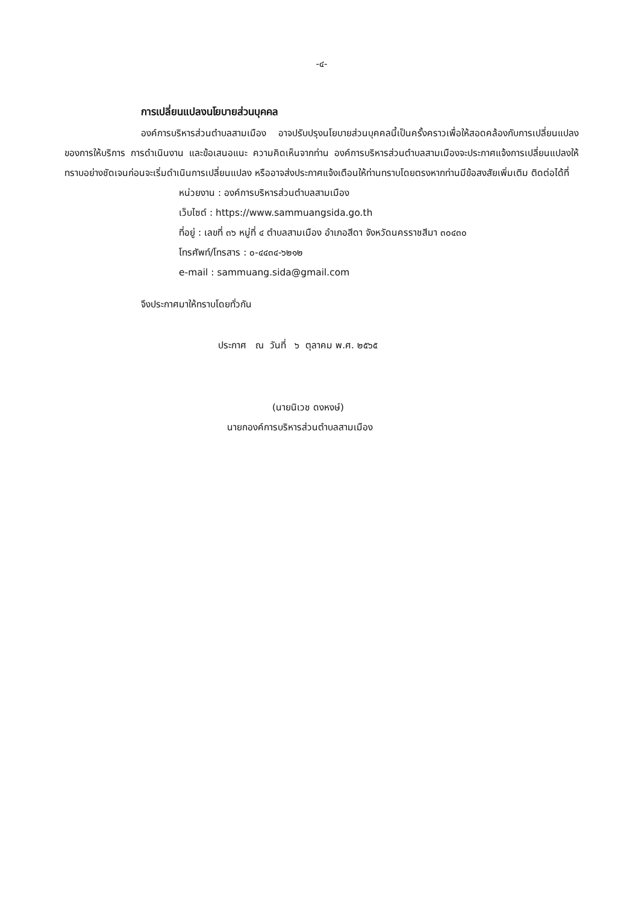-๔-
การเปลี่ยนแปลงนโยบายส่วนบุคคล
องค์การบริหารส่วนตำบลสามเมือง อาจปรับปรุงนโยบายส่วนบุคคลนี้เป็นครั้งคราวเพื่อให้สอดคล้องกับการเปลี่ยนแปลงของการให้บริการ การดำเนินงาน และข้อเสนอแนะ ความคิดเห็นจากท่าน องค์การบริหารส่วนตำบลสามเมืองจะประกาศแจ้งการเปลี่ยนแปลงให้ทราบอย่างชัดเจนก่อนจะเริ่มดำเนินการเปลี่ยนแปลง หรืออาจส่งประกาศแจ้งเตือนให้ท่านทราบโดยตรงหากท่านมีข้อสงสัยเพิ่มเติม ติดต่อได้ที่
หน่วยงาน : องค์การบริหารส่วนตำบลสามเมือง
เว็บไซต์ : https://www.sammuangsida.go.th
ที่อยู่ : เลขที่ ๓๖ หมู่ที่ ๔ ตำบลสามเมือง อำเภอสีดา จังหวัดนครราชสีมา ๓๐๔๓๐
โทรศัพท์/โทรสาร : ๐-๔๔๓๔-๖๒๑๒
e-mail : sammuang.sida@gmail.com
จึงประกาศมาให้ทราบโดยทั่วกัน
ประกาศ ณ วันที่ ๖ ตุลาคม พ.ศ. ๒๕๖๕
(นายนิเวช ดงหงษ์)
นายกองค์การบริหารส่วนตำบลสามเมือง